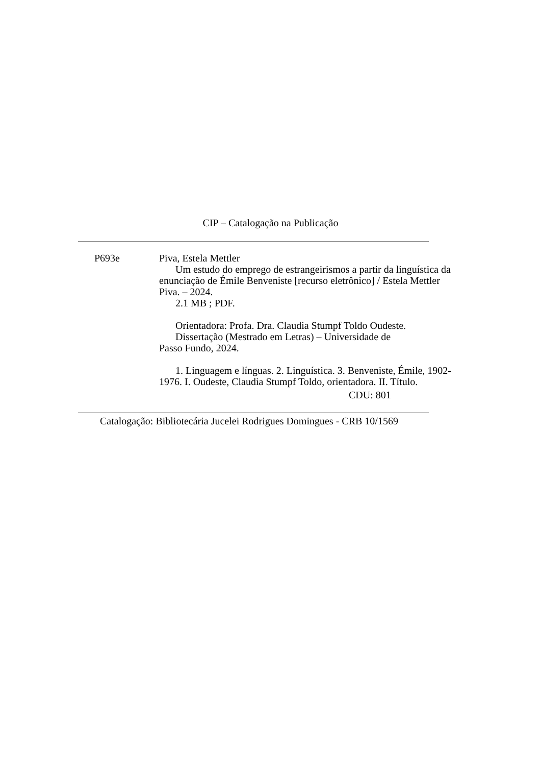CIP – Catalogação na Publicação
P693e Piva, Estela Mettler
Um estudo do emprego de estrangeirismos a partir da linguística da enunciação de Émile Benveniste [recurso eletrônico] / Estela Mettler Piva. – 2024.
2.1 MB ; PDF.
Orientadora: Profa. Dra. Claudia Stumpf Toldo Oudeste.
Dissertação (Mestrado em Letras) – Universidade de
Passo Fundo, 2024.
1. Linguagem e línguas. 2. Linguística. 3. Benveniste, Émile, 1902-1976. I. Oudeste, Claudia Stumpf Toldo, orientadora. II. Título.
CDU: 801
Catalogação: Bibliotecária Jucelei Rodrigues Domingues - CRB 10/1569